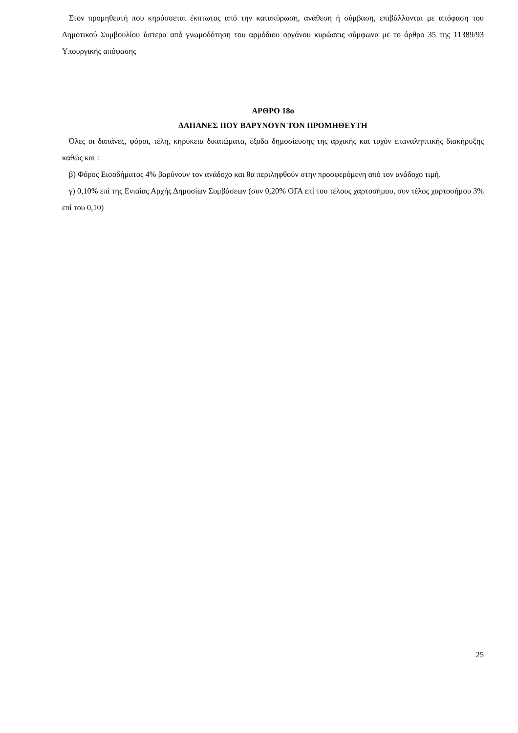Στον προμηθευτή που κηρύσσεται έκπτωτος από την κατακύρωση, ανάθεση ή σύμβαση, επιβάλλονται με απόφαση του Δημοτικού Συμβουλίου ύστερα από γνωμοδότηση του αρμόδιου οργάνου κυρώσεις σύμφωνα με το άρθρο 35 της 11389/93 Υπουργικής απόφασης
ΑΡΘΡΟ 18ο
ΔΑΠΑΝΕΣ ΠΟΥ ΒΑΡΥΝΟΥΝ ΤΟΝ ΠΡΟΜΗΘΕΥΤΗ
Όλες οι δαπάνες, φόροι, τέλη, κηρύκεια δικαιώματα, έξοδα δημοσίευσης της αρχικής και τυχόν επαναληπτικής διακήρυξης καθώς και :
β) Φόρος Εισοδήματος 4% βαρύνουν τον ανάδοχο και θα περιληφθούν στην προσφερόμενη από τον ανάδοχο τιμή.
γ) 0,10% επί της Ενιαίας Αρχής Δημοσίων Συμβάσεων (συν 0,20% ΟΓΑ επί του τέλους χαρτοσήμου, συν τέλος χαρτοσήμου 3% επί του 0,10)
25